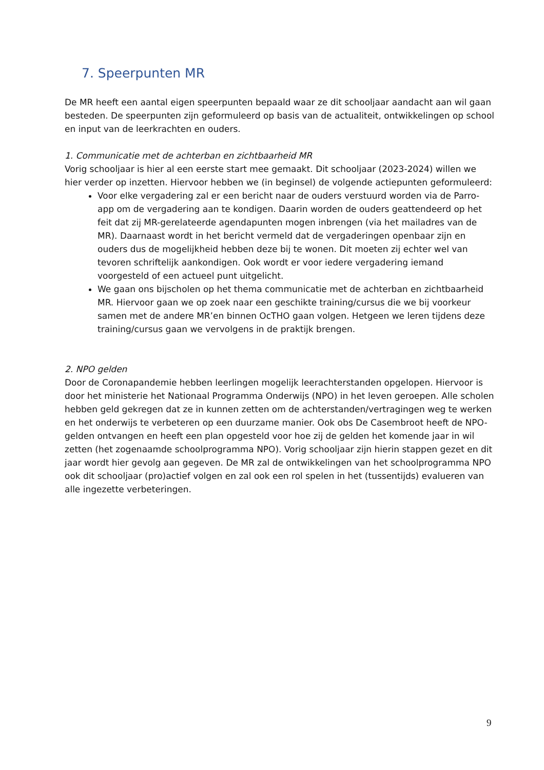7. Speerpunten MR
De MR heeft een aantal eigen speerpunten bepaald waar ze dit schooljaar aandacht aan wil gaan besteden. De speerpunten zijn geformuleerd op basis van de actualiteit, ontwikkelingen op school en input van de leerkrachten en ouders.
1. Communicatie met de achterban en zichtbaarheid MR
Vorig schooljaar is hier al een eerste start mee gemaakt. Dit schooljaar (2023-2024) willen we hier verder op inzetten. Hiervoor hebben we (in beginsel) de volgende actiepunten geformuleerd:
Voor elke vergadering zal er een bericht naar de ouders verstuurd worden via de Parro-app om de vergadering aan te kondigen. Daarin worden de ouders geattendeerd op het feit dat zij MR-gerelateerde agendapunten mogen inbrengen (via het mailadres van de MR). Daarnaast wordt in het bericht vermeld dat de vergaderingen openbaar zijn en ouders dus de mogelijkheid hebben deze bij te wonen. Dit moeten zij echter wel van tevoren schriftelijk aankondigen. Ook wordt er voor iedere vergadering iemand voorgesteld of een actueel punt uitgelicht.
We gaan ons bijscholen op het thema communicatie met de achterban en zichtbaarheid MR. Hiervoor gaan we op zoek naar een geschikte training/cursus die we bij voorkeur samen met de andere MR’en binnen OcTHO gaan volgen. Hetgeen we leren tijdens deze training/cursus gaan we vervolgens in de praktijk brengen.
2. NPO gelden
Door de Coronapandemie hebben leerlingen mogelijk leerachterstanden opgelopen. Hiervoor is door het ministerie het Nationaal Programma Onderwijs (NPO) in het leven geroepen. Alle scholen hebben geld gekregen dat ze in kunnen zetten om de achterstanden/vertragingen weg te werken en het onderwijs te verbeteren op een duurzame manier. Ook obs De Casembroot heeft de NPO-gelden ontvangen en heeft een plan opgesteld voor hoe zij de gelden het komende jaar in wil zetten (het zogenaamde schoolprogramma NPO). Vorig schooljaar zijn hierin stappen gezet en dit jaar wordt hier gevolg aan gegeven. De MR zal de ontwikkelingen van het schoolprogramma NPO ook dit schooljaar (pro)actief volgen en zal ook een rol spelen in het (tussentijds) evalueren van alle ingezette verbeteringen.
9